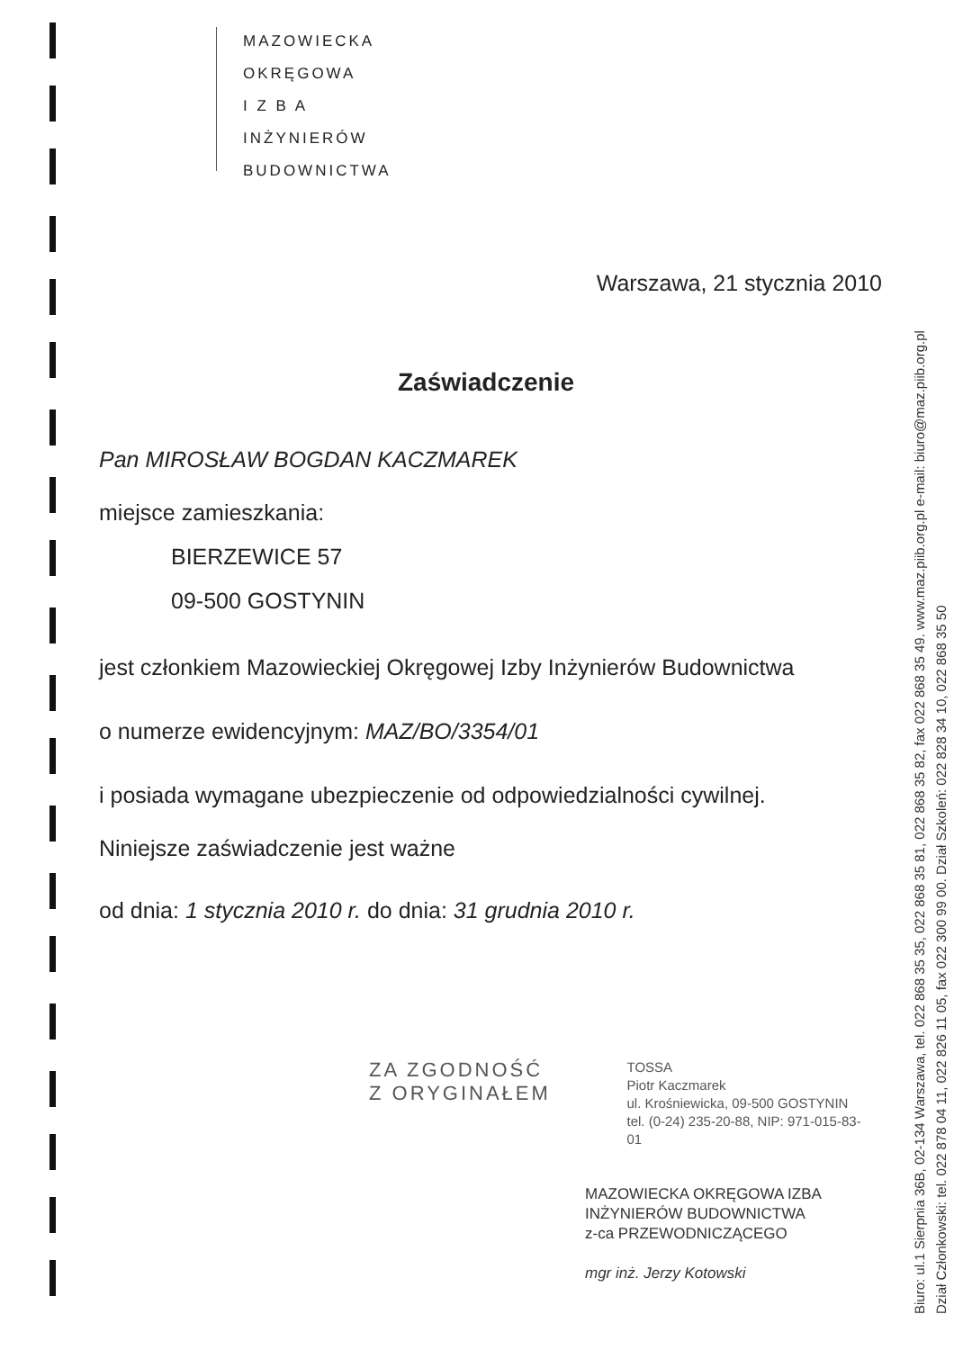MAZOWIECKA
OKRĘGOWA
I Z B A
INŻYNIERÓW
BUDOWNICTWA
Warszawa, 21 stycznia 2010
Zaświadczenie
Pan MIROSŁAW BOGDAN KACZMAREK
miejsce zamieszkania:
BIERZEWICE 57
09-500 GOSTYNIN
jest członkiem Mazowieckiej Okręgowej Izby Inżynierów Budownictwa
o numerze ewidencyjnym: MAZ/BO/3354/01
i posiada wymagane ubezpieczenie od odpowiedzialności cywilnej.
Niniejsze zaświadczenie jest ważne
od dnia: 1 stycznia 2010 r. do dnia: 31 grudnia 2010 r.
ZA ZGODNOŚĆ
Z ORYGINAŁEM
TOSSA
Piotr Kaczmarek
ul. Krośniewicka, 09-500 GOSTYNIN
tel. (0-24) 235-20-88, NIP: 971-015-83-01
MAZOWIECKA OKRĘGOWA IZBA
INŻYNIERÓW BUDOWNICTWA
z-ca PRZEWODNICZĄCEGO
mgr inż. Jerzy Kotowski
Biuro: ul.1 Sierpnia 36B, 02-134 Warszawa, tel. 022 868 35 35, 022 868 35 81, 022 868 35 82, fax 022 868 35 49. www.maz.piib.org.pl e-mail: biuro@maz.piib.org.pl
Dział Członkowski: tel. 022 878 04 11, 022 826 11 05, fax 022 300 99 00. Dział Szkoleń: 022 828 34 10, 022 868 35 50